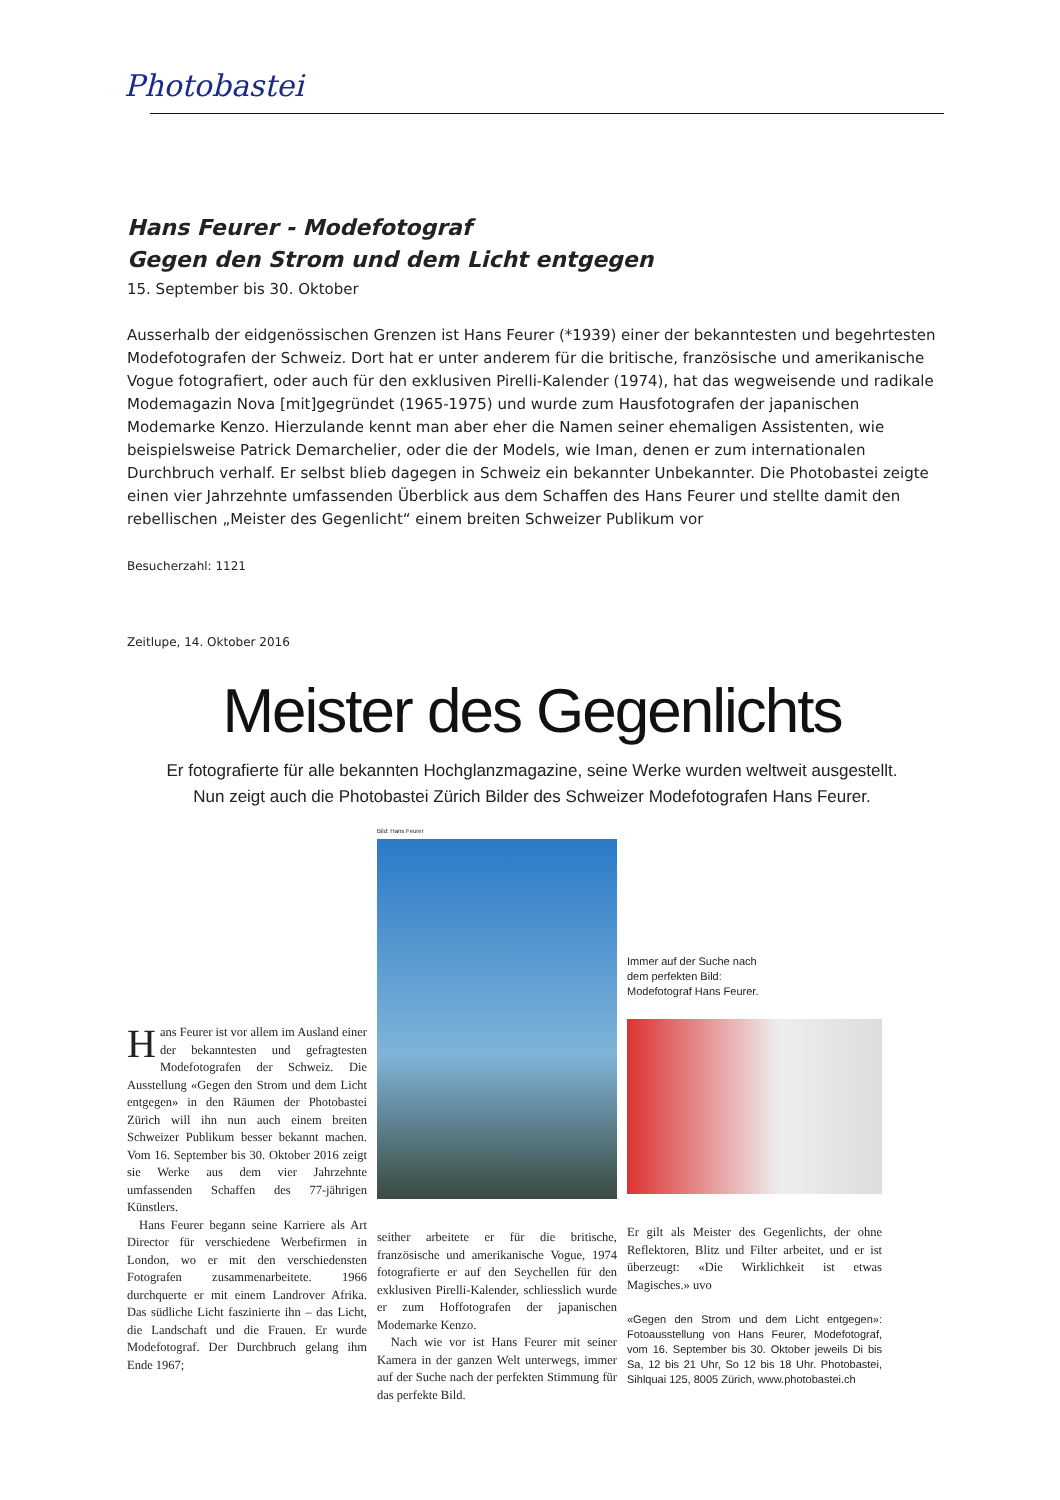Photobastei
Hans Feurer - Modefotograf
Gegen den Strom und dem Licht entgegen
15. September bis 30. Oktober
Ausserhalb der eidgenössischen Grenzen ist Hans Feurer (*1939) einer der bekanntesten und begehrtesten Modefotografen der Schweiz. Dort hat er unter anderem für die britische, französische und amerikanische Vogue fotografiert, oder auch für den exklusiven Pirelli-Kalender (1974), hat das wegweisende und radikale Modemagazin Nova [mit]gegründet (1965-1975) und wurde zum Hausfotografen der japanischen Modemarke Kenzo. Hierzulande kennt man aber eher die Namen seiner ehemaligen Assistenten, wie beispielsweise Patrick Demarchelier, oder die der Models, wie Iman, denen er zum internationalen Durchbruch verhalf. Er selbst blieb dagegen in Schweiz ein bekannter Unbekannter. Die Photobastei zeigte einen vier Jahrzehnte umfassenden Überblick aus dem Schaffen des Hans Feurer und stellte damit den rebellischen „Meister des Gegenlicht“ einem breiten Schweizer Publikum vor
Besucherzahl: 1121
Zeitlupe, 14. Oktober 2016
Meister des Gegenlichts
Er fotografierte für alle bekannten Hochglanzmagazine, seine Werke wurden weltweit ausgestellt.
Nun zeigt auch die Photobastei Zürich Bilder des Schweizer Modefotografen Hans Feurer.
Hans Feurer ist vor allem im Ausland einer der bekanntesten und gefragtesten Modefotografen der Schweiz. Die Ausstellung «Gegen den Strom und dem Licht entgegen» in den Räumen der Photobastei Zürich will ihn nun auch einem breiten Schweizer Publikum besser bekannt machen. Vom 16. September bis 30. Oktober 2016 zeigt sie Werke aus dem vier Jahrzehnte umfassenden Schaffen des 77-jährigen Künstlers.
Hans Feurer begann seine Karriere als Art Director für verschiedene Werbefirmen in London, wo er mit den verschiedensten Fotografen zusammenarbeitete. 1966 durchquerte er mit einem Landrover Afrika. Das südliche Licht faszinierte ihn – das Licht, die Landschaft und die Frauen. Er wurde Modefotograf. Der Durchbruch gelang ihm Ende 1967;
Bild: Hans Feurer
seither arbeitete er für die britische, französische und amerikanische Vogue, 1974 fotografierte er auf den Seychellen für den exklusiven Pirelli-Kalender, schliesslich wurde er zum Hoffotografen der japanischen Modemarke Kenzo.
Nach wie vor ist Hans Feurer mit seiner Kamera in der ganzen Welt unterwegs, immer auf der Suche nach der perfekten Stimmung für das perfekte Bild.
Immer auf der Suche nach
dem perfekten Bild:
Modefotograf Hans Feurer.
Er gilt als Meister des Gegenlichts, der ohne Reflektoren, Blitz und Filter arbeitet, und er ist überzeugt: «Die Wirklichkeit ist etwas Magisches.» uvo
«Gegen den Strom und dem Licht entgegen»: Fotoausstellung von Hans Feurer, Modefotograf, vom 16. September bis 30. Oktober jeweils Di bis Sa, 12 bis 21 Uhr, So 12 bis 18 Uhr. Photobastei, Sihlquai 125, 8005 Zürich, www.photobastei.ch